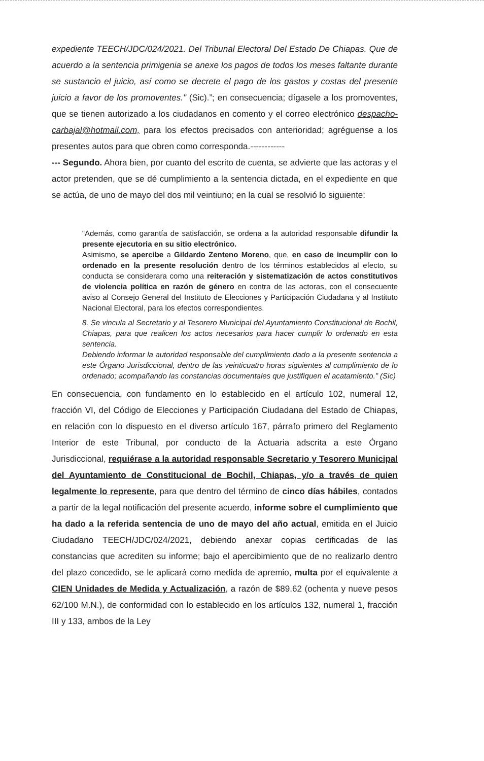expediente TEECH/JDC/024/2021. Del Tribunal Electoral Del Estado De Chiapas. Que de acuerdo a la sentencia primigenia se anexe los pagos de todos los meses faltante durante se sustancio el juicio, así como se decrete el pago de los gastos y costas del presente juicio a favor de los promoventes." (Sic).”; en consecuencia; dígasele a los promoventes, que se tienen autorizado a los ciudadanos en comento y el correo electrónico despacho-carbajal@hotmail.com, para los efectos precisados con anterioridad; agréguense a los presentes autos para que obren como corresponda.------------
--- Segundo. Ahora bien, por cuanto del escrito de cuenta, se advierte que las actoras y el actor pretenden, que se dé cumplimiento a la sentencia dictada, en el expediente en que se actúa, de uno de mayo del dos mil veintiuno; en la cual se resolvió lo siguiente:
“Además, como garantía de satisfacción, se ordena a la autoridad responsable difundir la presente ejecutoria en su sitio electrónico.
Asimismo, se apercibe a Gildardo Zenteno Moreno, que, en caso de incumplir con lo ordenado en la presente resolución dentro de los términos establecidos al efecto, su conducta se considerara como una reiteración y sistematización de actos constitutivos de violencia política en razón de género en contra de las actoras, con el consecuente aviso al Consejo General del Instituto de Elecciones y Participación Ciudadana y al Instituto Nacional Electoral, para los efectos correspondientes.
8. Se vincula al Secretario y al Tesorero Municipal del Ayuntamiento Constitucional de Bochil, Chiapas, para que realicen los actos necesarios para hacer cumplir lo ordenado en esta sentencia.
Debiendo informar la autoridad responsable del cumplimiento dado a la presente sentencia a este Órgano Jurisdiccional, dentro de las veinticuatro horas siguientes al cumplimiento de lo ordenado; acompañando las constancias documentales que justifiquen el acatamiento.” (Sic)
En consecuencia, con fundamento en lo establecido en el artículo 102, numeral 12, fracción VI, del Código de Elecciones y Participación Ciudadana del Estado de Chiapas, en relación con lo dispuesto en el diverso artículo 167, párrafo primero del Reglamento Interior de este Tribunal, por conducto de la Actuaria adscrita a este Órgano Jurisdiccional, requiérase a la autoridad responsable Secretario y Tesorero Municipal del Ayuntamiento de Constitucional de Bochil, Chiapas, y/o a través de quien legalmente lo represente, para que dentro del término de cinco días hábiles, contados a partir de la legal notificación del presente acuerdo, informe sobre el cumplimiento que ha dado a la referida sentencia de uno de mayo del año actual, emitida en el Juicio Ciudadano TEECH/JDC/024/2021, debiendo anexar copias certificadas de las constancias que acrediten su informe; bajo el apercibimiento que de no realizarlo dentro del plazo concedido, se le aplicará como medida de apremio, multa por el equivalente a CIEN Unidades de Medida y Actualización, a razón de $89.62 (ochenta y nueve pesos 62/100 M.N.), de conformidad con lo establecido en los artículos 132, numeral 1, fracción III y 133, ambos de la Ley